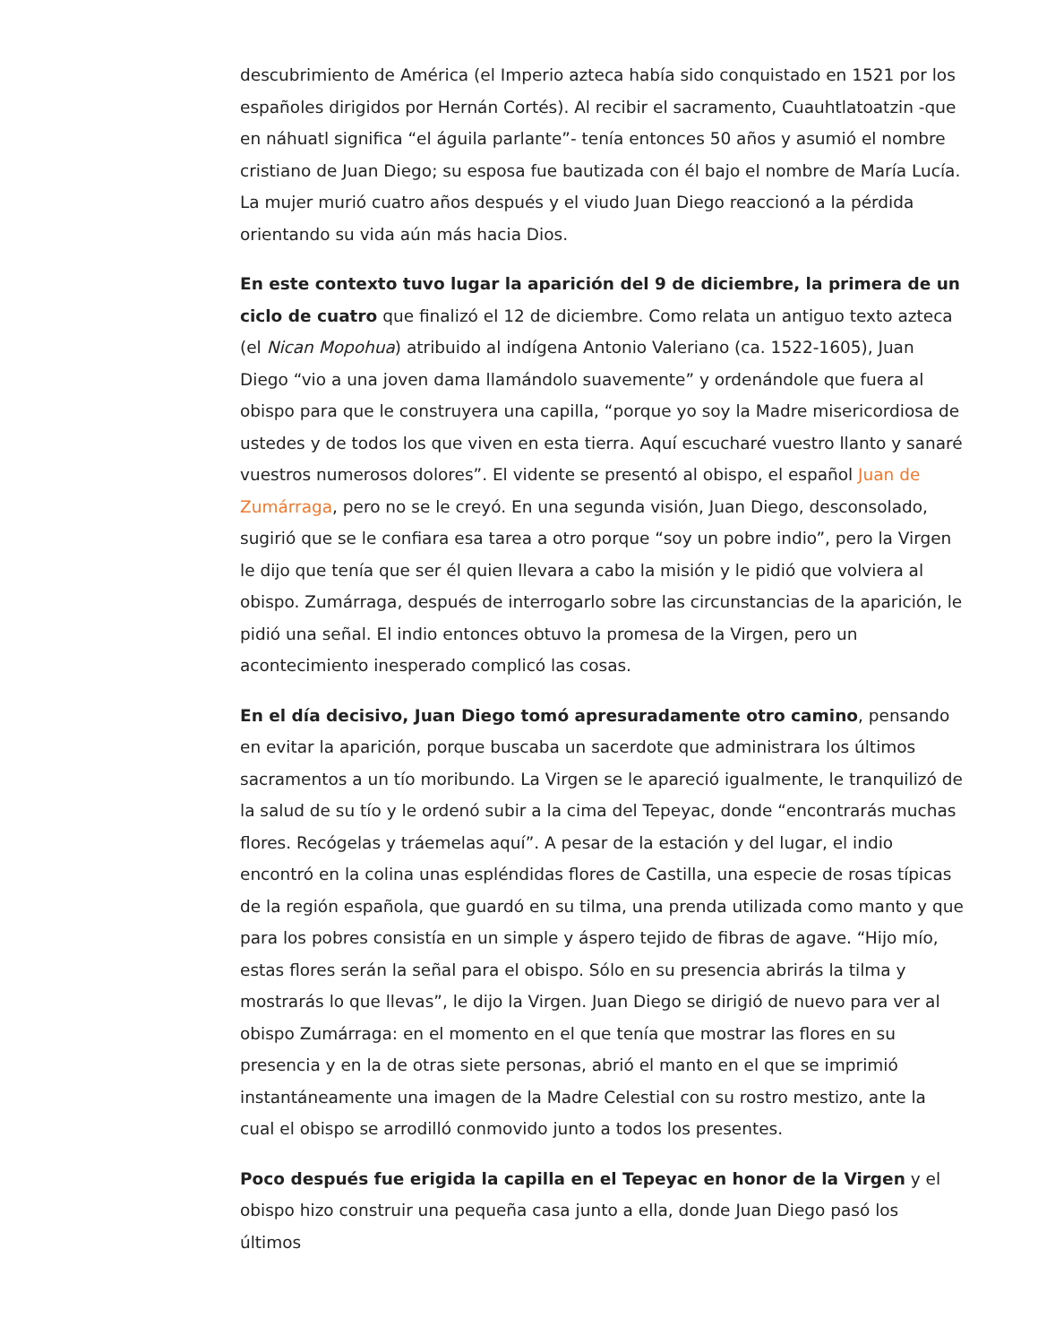descubrimiento de América (el Imperio azteca había sido conquistado en 1521 por los españoles dirigidos por Hernán Cortés). Al recibir el sacramento, Cuauhtlatoatzin -que en náhuatl significa “el águila parlante”- tenía entonces 50 años y asumió el nombre cristiano de Juan Diego; su esposa fue bautizada con él bajo el nombre de María Lucía. La mujer murió cuatro años después y el viudo Juan Diego reaccionó a la pérdida orientando su vida aún más hacia Dios.
En este contexto tuvo lugar la aparición del 9 de diciembre, la primera de un ciclo de cuatro que finalizó el 12 de diciembre. Como relata un antiguo texto azteca (el Nican Mopohua) atribuido al indígena Antonio Valeriano (ca. 1522-1605), Juan Diego “vio a una joven dama llamándolo suavemente” y ordenándole que fuera al obispo para que le construyera una capilla, “porque yo soy la Madre misericordiosa de ustedes y de todos los que viven en esta tierra. Aquí escucharé vuestro llanto y sanaré vuestros numerosos dolores”. El vidente se presentó al obispo, el español Juan de Zumárraga, pero no se le creyó. En una segunda visión, Juan Diego, desconsolado, sugirió que se le confiara esa tarea a otro porque “soy un pobre indio”, pero la Virgen le dijo que tenía que ser él quien llevara a cabo la misión y le pidió que volviera al obispo. Zumárraga, después de interrogarlo sobre las circunstancias de la aparición, le pidió una señal. El indio entonces obtuvo la promesa de la Virgen, pero un acontecimiento inesperado complicó las cosas.
En el día decisivo, Juan Diego tomó apresuradamente otro camino, pensando en evitar la aparición, porque buscaba un sacerdote que administrara los últimos sacramentos a un tío moribundo. La Virgen se le apareció igualmente, le tranquilizó de la salud de su tío y le ordenó subir a la cima del Tepeyac, donde “encontrarás muchas flores. Recógelas y tráemelas aquí”. A pesar de la estación y del lugar, el indio encontró en la colina unas espléndidas flores de Castilla, una especie de rosas típicas de la región española, que guardó en su tilma, una prenda utilizada como manto y que para los pobres consistía en un simple y áspero tejido de fibras de agave. “Hijo mío, estas flores serán la señal para el obispo. Sólo en su presencia abrirás la tilma y mostrarás lo que llevas”, le dijo la Virgen. Juan Diego se dirigió de nuevo para ver al obispo Zumárraga: en el momento en el que tenía que mostrar las flores en su presencia y en la de otras siete personas, abrió el manto en el que se imprimió instantáneamente una imagen de la Madre Celestial con su rostro mestizo, ante la cual el obispo se arrodilló conmovido junto a todos los presentes.
Poco después fue erigida la capilla en el Tepeyac en honor de la Virgen y el obispo hizo construir una pequeña casa junto a ella, donde Juan Diego pasó los últimos